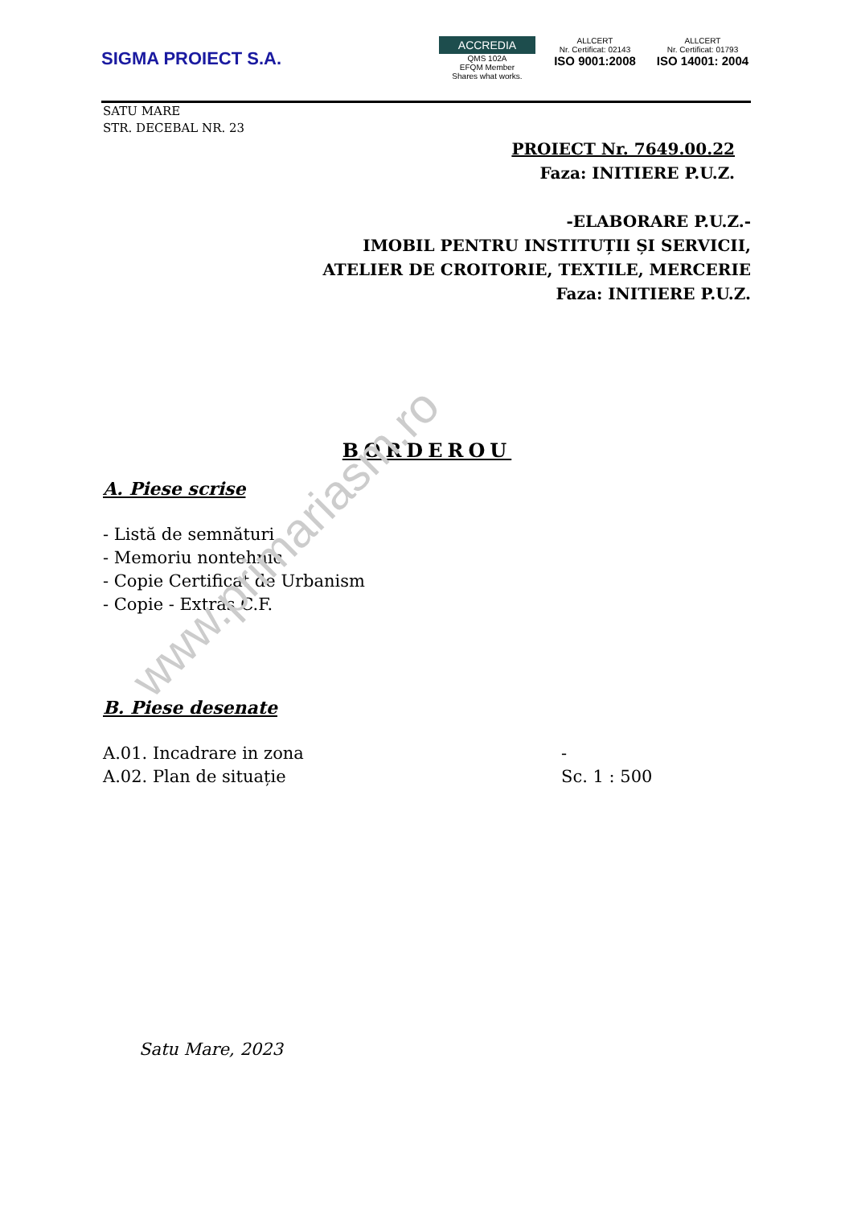SIGMA PROIECT S.A.
ACCREDIA
QMS 102A
EFQM Member
Shares what works.
ALLCERT
Nr. Certificat: 02143
ISO 9001:2008
ALLCERT
Nr. Certificat: 01793
ISO 14001: 2004
SATU MARE
STR. DECEBAL NR. 23
PROIECT Nr. 7649.00.22
Faza: INITIERE P.U.Z.
-ELABORARE P.U.Z.-
IMOBIL PENTRU INSTITUȚII ȘI SERVICII,
ATELIER DE CROITORIE, TEXTILE, MERCERIE
Faza: INITIERE P.U.Z.
BORDEROU
A. Piese scrise
- Listă de semnături
- Memoriu nontehnic
- Copie Certificat de Urbanism
- Copie - Extras C.F.
B. Piese desenate
A.01. Incadrare in zona -
A.02. Plan de situație Sc. 1 : 500
Satu Mare, 2023
www.primariasm.ro